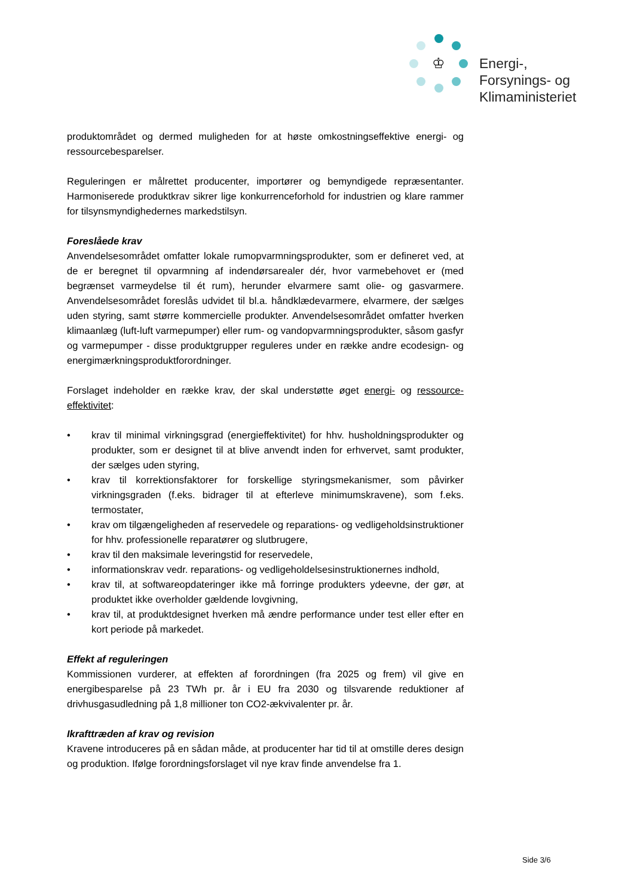♔
Energi-,
Forsynings- og
Klimaministeriet
produktområdet og dermed muligheden for at høste omkostningseffektive energi- og ressourcebesparelser.
Reguleringen er målrettet producenter, importører og bemyndigede repræsentanter. Harmoniserede produktkrav sikrer lige konkurrenceforhold for industrien og klare rammer for tilsynsmyndighedernes markedstilsyn.
Foreslåede krav
Anvendelsesområdet omfatter lokale rumopvarmningsprodukter, som er defineret ved, at de er beregnet til opvarmning af indendørsarealer dér, hvor varmebehovet er (med begrænset varmeydelse til ét rum), herunder elvarmere samt olie- og gasvarmere. Anvendelsesområdet foreslås udvidet til bl.a. håndklædevarmere, elvarmere, der sælges uden styring, samt større kommercielle produkter. Anvendelsesområdet omfatter hverken klimaanlæg (luft-luft varmepumper) eller rum- og vandopvarmningsprodukter, såsom gasfyr og varmepumper - disse produktgrupper reguleres under en række andre ecodesign- og energimærkningsproduktforordninger.
Forslaget indeholder en række krav, der skal understøtte øget energi- og ressource-effektivitet:
• krav til minimal virkningsgrad (energieffektivitet) for hhv. husholdningsprodukter og produkter, som er designet til at blive anvendt inden for erhvervet, samt produkter, der sælges uden styring,
• krav til korrektionsfaktorer for forskellige styringsmekanismer, som påvirker virkningsgraden (f.eks. bidrager til at efterleve minimumskravene), som f.eks. termostater,
• krav om tilgængeligheden af reservedele og reparations- og vedligeholdsinstruktioner for hhv. professionelle reparatører og slutbrugere,
• krav til den maksimale leveringstid for reservedele,
• informationskrav vedr. reparations- og vedligeholdelsesinstruktionernes indhold,
• krav til, at softwareopdateringer ikke må forringe produkters ydeevne, der gør, at produktet ikke overholder gældende lovgivning,
• krav til, at produktdesignet hverken må ændre performance under test eller efter en kort periode på markedet.
Effekt af reguleringen
Kommissionen vurderer, at effekten af forordningen (fra 2025 og frem) vil give en energibesparelse på 23 TWh pr. år i EU fra 2030 og tilsvarende reduktioner af drivhusgasudledning på 1,8 millioner ton CO2-ækvivalenter pr. år.
Ikrafttræden af krav og revision
Kravene introduceres på en sådan måde, at producenter har tid til at omstille deres design og produktion. Ifølge forordningsforslaget vil nye krav finde anvendelse fra 1.
Side 3/6